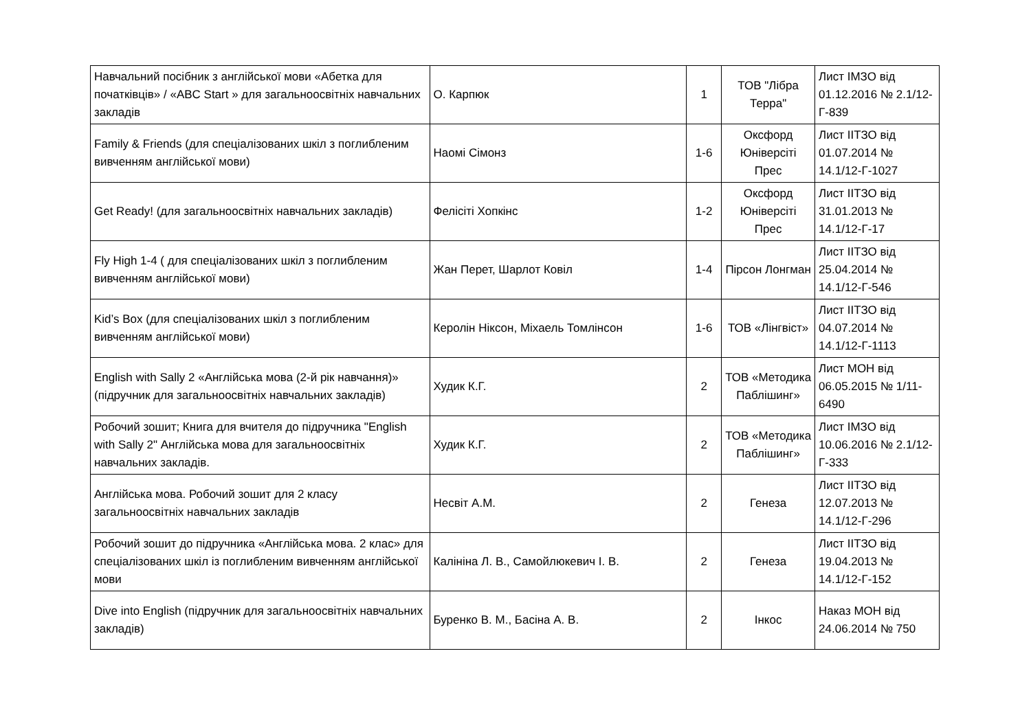| Навчальний посібник з англійської мови «Абетка для початківців» / «ABC Start » для загальноосвітніх навчальних закладів | О. Карпюк | 1 | ТОВ "Лібра Терра" | Лист ІМЗО від 01.12.2016 № 2.1/12-Г-839 |
| Family & Friends (для спеціалізованих шкіл з поглибленим вивченням англійської мови) | Наомі Сімонз | 1-6 | Оксфорд Юніверсіті Прес | Лист ІІТЗО від 01.07.2014 № 14.1/12-Г-1027 |
| Get Ready! (для загальноосвітніх навчальних закладів) | Фелісіті Хопкінс | 1-2 | Оксфорд Юніверсіті Прес | Лист ІІТЗО від 31.01.2013 № 14.1/12-Г-17 |
| Fly High 1-4 ( для спеціалізованих шкіл з поглибленим вивченням англійської мови) | Жан Перет, Шарлот Ковіл | 1-4 | Пірсон Лонгман | Лист ІІТЗО від 25.04.2014 № 14.1/12-Г-546 |
| Kid’s Box (для спеціалізованих шкіл з поглибленим вивченням англійської мови) | Керолін Ніксон, Міхаель Томлінсон | 1-6 | ТОВ «Лінгвіст» | Лист ІІТЗО від 04.07.2014 № 14.1/12-Г-1113 |
| English with Sally 2 «Англійська мова (2-й рік навчання)» (підручник для загальноосвітніх навчальних закладів) | Худик К.Г. | 2 | ТОВ «Методика Паблішинг» | Лист МОН від 06.05.2015 № 1/11-6490 |
| Робочий зошит; Книга для вчителя до підручника "English with Sally 2" Англійська мова для загальноосвітніх навчальних закладів. | Худик К.Г. | 2 | ТОВ «Методика Паблішинг» | Лист ІМЗО від 10.06.2016 № 2.1/12-Г-333 |
| Англійська мова. Робочий зошит для 2 класу загальноосвітніх навчальних закладів | Несвіт А.М. | 2 | Генеза | Лист ІІТЗО від 12.07.2013 № 14.1/12-Г-296 |
| Робочий зошит до підручника «Англійська мова. 2 клас» для спеціалізованих шкіл із поглибленим вивченням англійської мови | Калініна Л. В., Самойлюкевич І. В. | 2 | Генеза | Лист ІІТЗО від 19.04.2013 № 14.1/12-Г-152 |
| Dive into English (підручник для загальноосвітніх навчальних закладів) | Буренко В. М., Басіна А. В. | 2 | Інкос | Наказ МОН від 24.06.2014 № 750 |